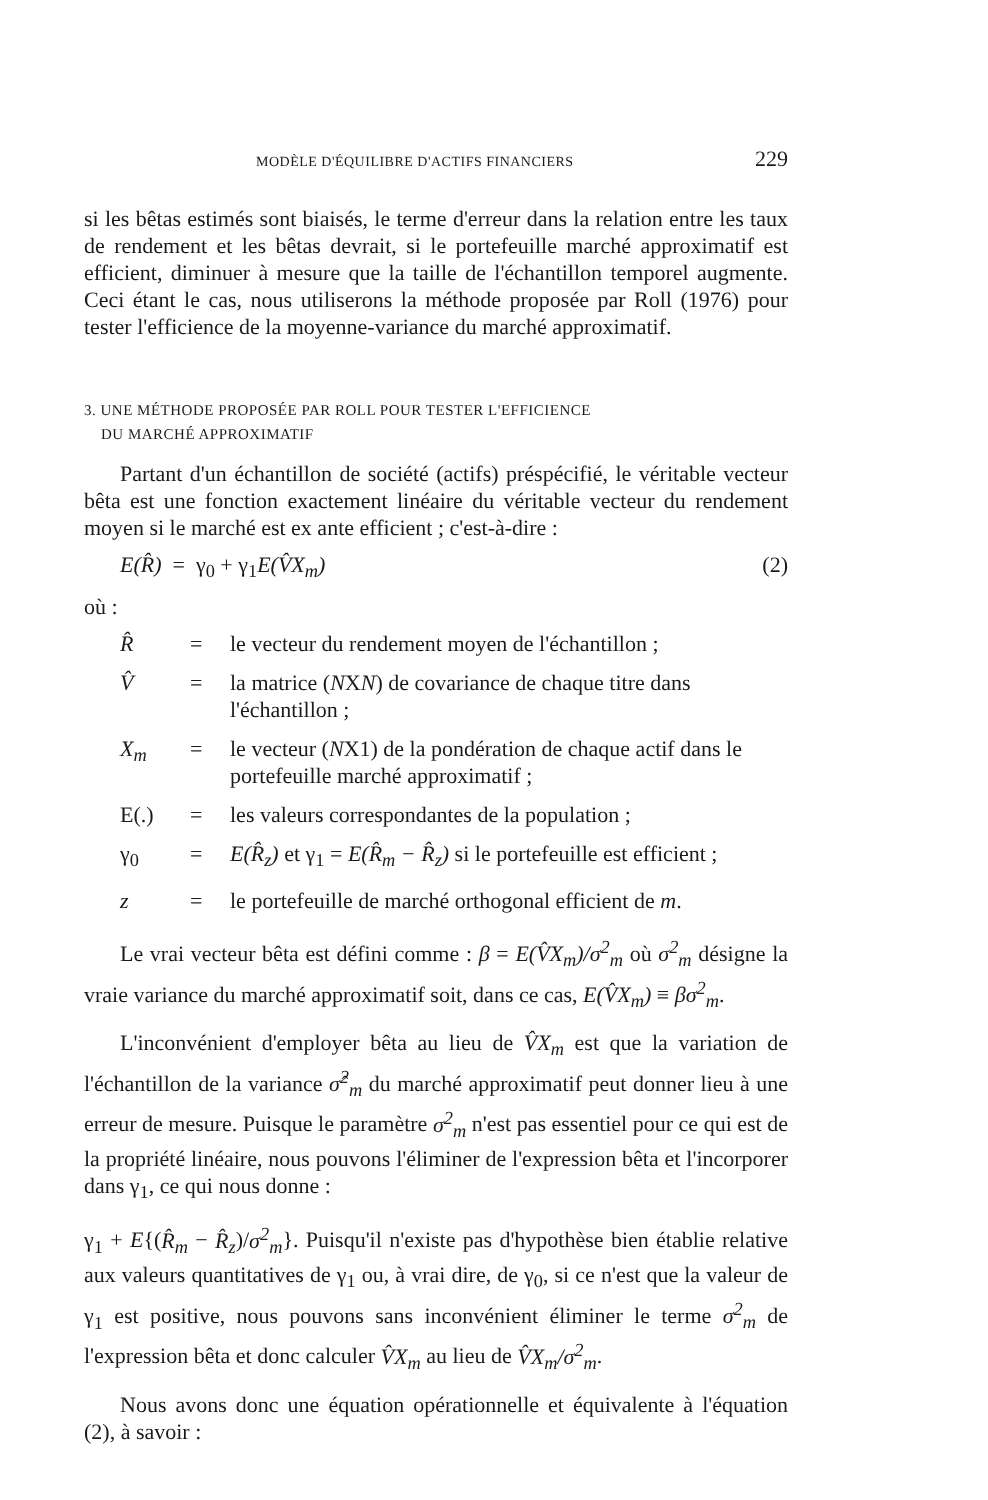MODÈLE D'ÉQUILIBRE D'ACTIFS FINANCIERS 229
si les bêtas estimés sont biaisés, le terme d'erreur dans la relation entre les taux de rendement et les bêtas devrait, si le portefeuille marché approximatif est efficient, diminuer à mesure que la taille de l'échantillon temporel augmente. Ceci étant le cas, nous utiliserons la méthode proposée par Roll (1976) pour tester l'efficience de la moyenne-variance du marché approximatif.
3. UNE MÉTHODE PROPOSÉE PAR ROLL POUR TESTER L'EFFICIENCE
DU MARCHÉ APPROXIMATIF
Partant d'un échantillon de société (actifs) préspécifié, le véritable vecteur bêta est une fonction exactement linéaire du véritable vecteur du rendement moyen si le marché est ex ante efficient ; c'est-à-dire :
E(R̂) = γ<sub>0</sub> + γ<sub>1</sub>E(V̂X<sub>m</sub>) (2)
où :
| R̂ | = | le vecteur du rendement moyen de l'échantillon ; |
| V̂ | = | la matrice ( N X N ) de covariance de chaque titre dans l'échantillon ; |
| X<sub>m</sub> | = | le vecteur ( N X1) de la pondération de chaque actif dans le portefeuille marché approximatif ; |
| E(.) | = | les valeurs correspondantes de la population ; |
| γ<sub>0</sub> | = | E(R̂<sub>z</sub>) et γ<sub>1</sub> = E(R̂<sub>m</sub> − R̂<sub>z</sub>) si le portefeuille est efficient ; |
| z | = | le portefeuille de marché orthogonal efficient de m . |
Le vrai vecteur bêta est défini comme : β = E(V̂X<sub>m</sub>)/σ<sup>2</sup><sub>m</sub> où σ<sup>2</sup><sub>m</sub> désigne la vraie variance du marché approximatif soit, dans ce cas, E(V̂X<sub>m</sub>) ≡ βσ<sup>2</sup><sub>m</sub>.
L'inconvénient d'employer bêta au lieu de V̂X<sub>m</sub> est que la variation de l'échantillon de la variance σ̂<sup>2</sup><sub>m</sub> du marché approximatif peut donner lieu à une erreur de mesure. Puisque le paramètre σ<sup>2</sup><sub>m</sub> n'est pas essentiel pour ce qui est de la propriété linéaire, nous pouvons l'éliminer de l'expression bêta et l'incorporer dans γ<sub>1</sub>, ce qui nous donne :
γ<sub>1</sub> + E{(R̂<sub>m</sub> − R̂<sub>z</sub>)/σ<sup>2</sup><sub>m</sub>}. Puisqu'il n'existe pas d'hypothèse bien établie relative aux valeurs quantitatives de γ<sub>1</sub> ou, à vrai dire, de γ<sub>0</sub>, si ce n'est que la valeur de γ<sub>1</sub> est positive, nous pouvons sans inconvénient éliminer le terme σ<sup>2</sup><sub>m</sub> de l'expression bêta et donc calculer V̂X<sub>m</sub> au lieu de V̂X<sub>m</sub>/σ<sup>2</sup><sub>m</sub>.
Nous avons donc une équation opérationnelle et équivalente à l'équation (2), à savoir :